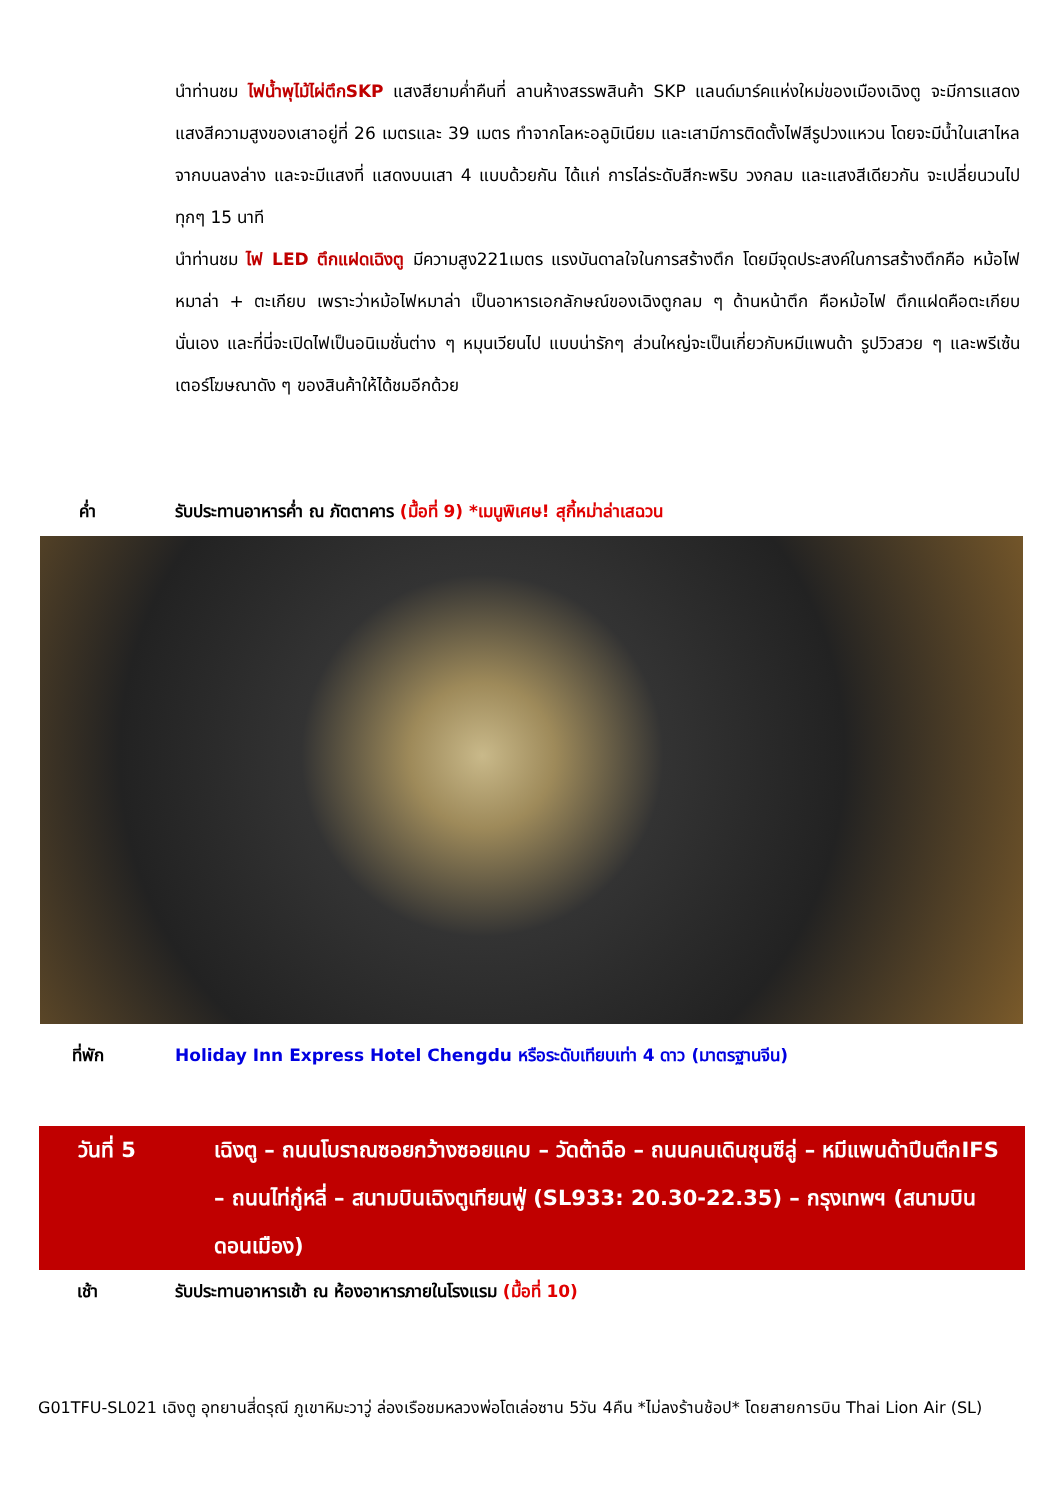นำท่านชม ไฟน้ำพุไม้ไผ่ตึกSKP แสงสียามค่ำคืนที่ ลานห้างสรรพสินค้า SKP แลนด์มาร์คแห่งใหม่ของเมืองเฉิงตู จะมีการแสดงแสงสีความสูงของเสาอยู่ที่ 26 เมตรและ 39 เมตร ทำจากโลหะอลูมิเนียม และเสามีการติดตั้งไฟสีรูปวงแหวน โดยจะมีน้ำในเสาไหลจากบนลงล่าง และจะมีแสงที่ แสดงบนเสา 4 แบบด้วยกัน ได้แก่ การไล่ระดับสีกะพริบ วงกลม และแสงสีเดียวกัน จะเปลี่ยนวนไป ทุกๆ 15 นาที
นำท่านชม ไฟ LED ตึกแฝดเฉิงตู มีความสูง221เมตร แรงบันดาลใจในการสร้างตึก โดยมีจุดประสงค์ในการสร้างตึกคือ หม้อไฟหมาล่า + ตะเกียบ เพราะว่าหม้อไฟหมาล่า เป็นอาหารเอกลักษณ์ของเฉิงตูกลม ๆ ด้านหน้าตึก คือหม้อไฟ ตึกแฝดคือตะเกียบนั่นเอง และที่นี่จะเปิดไฟเป็นอนิเมชั่นต่าง ๆ หมุนเวียนไป แบบน่ารักๆ ส่วนใหญ่จะเป็นเกี่ยวกับหมีแพนด้า รูปวิวสวย ๆ และพรีเซ้นเตอร์โฆษณาดัง ๆ ของสินค้าให้ได้ชมอีกด้วย
ค่ำ รับประทานอาหารค่ำ ณ ภัตตาคาร (มื้อที่ 9) *เมนูพิเศษ! สุกี้หม่าล่าเสฉวน
ที่พัก Holiday Inn Express Hotel Chengdu หรือระดับเทียบเท่า 4 ดาว (มาตรฐานจีน)
วันที่ 5 เฉิงตู – ถนนโบราณซอยกว้างซอยแคบ – วัดต้าฉือ – ถนนคนเดินชุนซีลู่ – หมีแพนด้าปีนตึกIFS – ถนนไท่กู๋หลี่ – สนามบินเฉิงตูเทียนฟู่ (SL933: 20.30-22.35) – กรุงเทพฯ (สนามบินดอนเมือง)
เช้า รับประทานอาหารเช้า ณ ห้องอาหารภายในโรงแรม (มื้อที่ 10)
G01TFU-SL021 เฉิงตู อุทยานสี่ดรุณี ภูเขาหิมะวาวู่ ล่องเรือชมหลวงพ่อโตเล่อซาน 5วัน 4คืน *ไม่ลงร้านช้อป* โดยสายการบิน Thai Lion Air (SL)